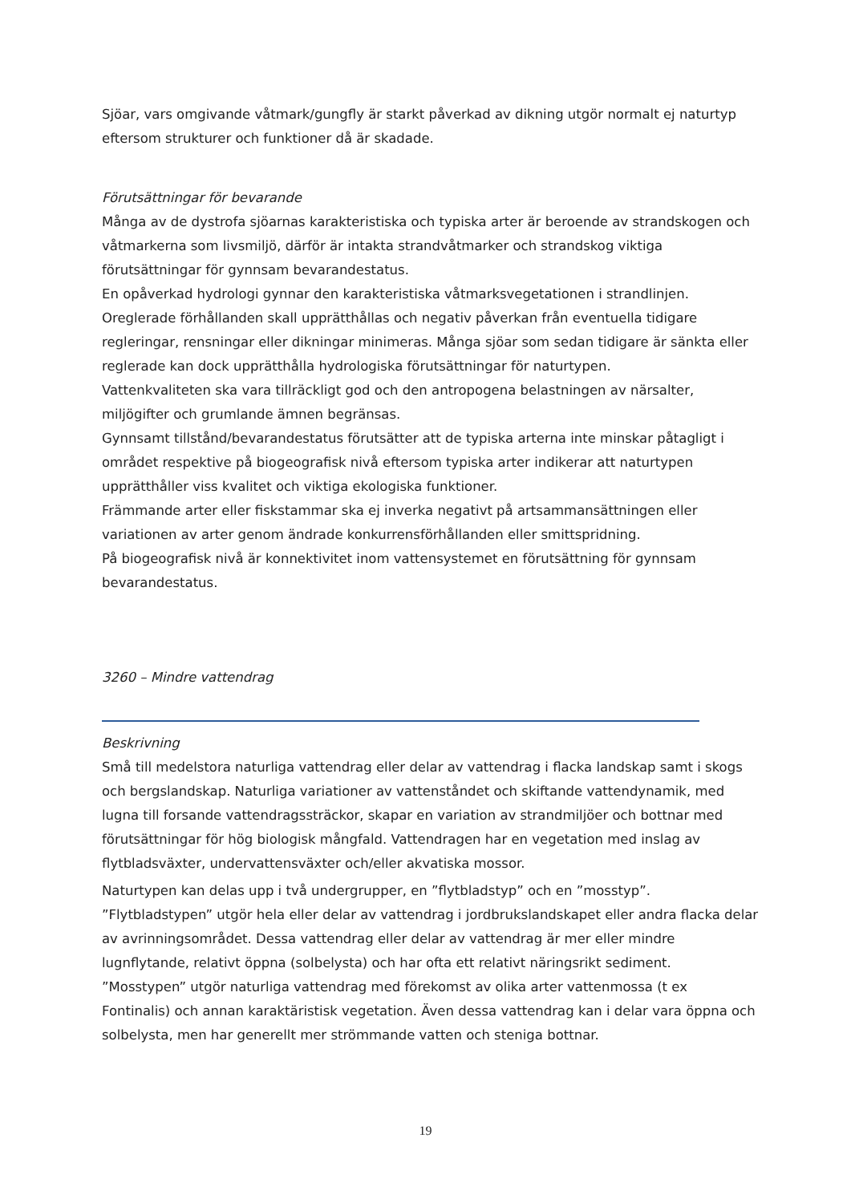Sjöar, vars omgivande våtmark/gungfly är starkt påverkad av dikning utgör normalt ej naturtyp eftersom strukturer och funktioner då är skadade.
Förutsättningar för bevarande
Många av de dystrofa sjöarnas karakteristiska och typiska arter är beroende av strandskogen och våtmarkerna som livsmiljö, därför är intakta strandvåtmarker och strandskog viktiga förutsättningar för gynnsam bevarandestatus.
En opåverkad hydrologi gynnar den karakteristiska våtmarksvegetationen i strandlinjen. Oreglerade förhållanden skall upprätthållas och negativ påverkan från eventuella tidigare regleringar, rensningar eller dikningar minimeras. Många sjöar som sedan tidigare är sänkta eller reglerade kan dock upprätthålla hydrologiska förutsättningar för naturtypen.
Vattenkvaliteten ska vara tillräckligt god och den antropogena belastningen av närsalter, miljögifter och grumlande ämnen begränsas.
Gynnsamt tillstånd/bevarandestatus förutsätter att de typiska arterna inte minskar påtagligt i området respektive på biogeografisk nivå eftersom typiska arter indikerar att naturtypen upprätthåller viss kvalitet och viktiga ekologiska funktioner.
Främmande arter eller fiskstammar ska ej inverka negativt på artsammansättningen eller variationen av arter genom ändrade konkurrensförhållanden eller smittspridning.
På biogeografisk nivå är konnektivitet inom vattensystemet en förutsättning för gynnsam bevarandestatus.
3260 – Mindre vattendrag
Beskrivning
Små till medelstora naturliga vattendrag eller delar av vattendrag i flacka landskap samt i skogs och bergslandskap. Naturliga variationer av vattenståndet och skiftande vattendynamik, med lugna till forsande vattendragssträckor, skapar en variation av strandmiljöer och bottnar med förutsättningar för hög biologisk mångfald. Vattendragen har en vegetation med inslag av flytbladsväxter, undervattensväxter och/eller akvatiska mossor.
Naturtypen kan delas upp i två undergrupper, en ”flytbladstyp” och en ”mosstyp”. ”Flytbladstypen” utgör hela eller delar av vattendrag i jordbrukslandskapet eller andra flacka delar av avrinningsområdet. Dessa vattendrag eller delar av vattendrag är mer eller mindre lugnflytande, relativt öppna (solbelysta) och har ofta ett relativt näringsrikt sediment. ”Mosstypen” utgör naturliga vattendrag med förekomst av olika arter vattenmossa (t ex Fontinalis) och annan karaktäristisk vegetation. Även dessa vattendrag kan i delar vara öppna och solbelysta, men har generellt mer strömmande vatten och steniga bottnar.
19